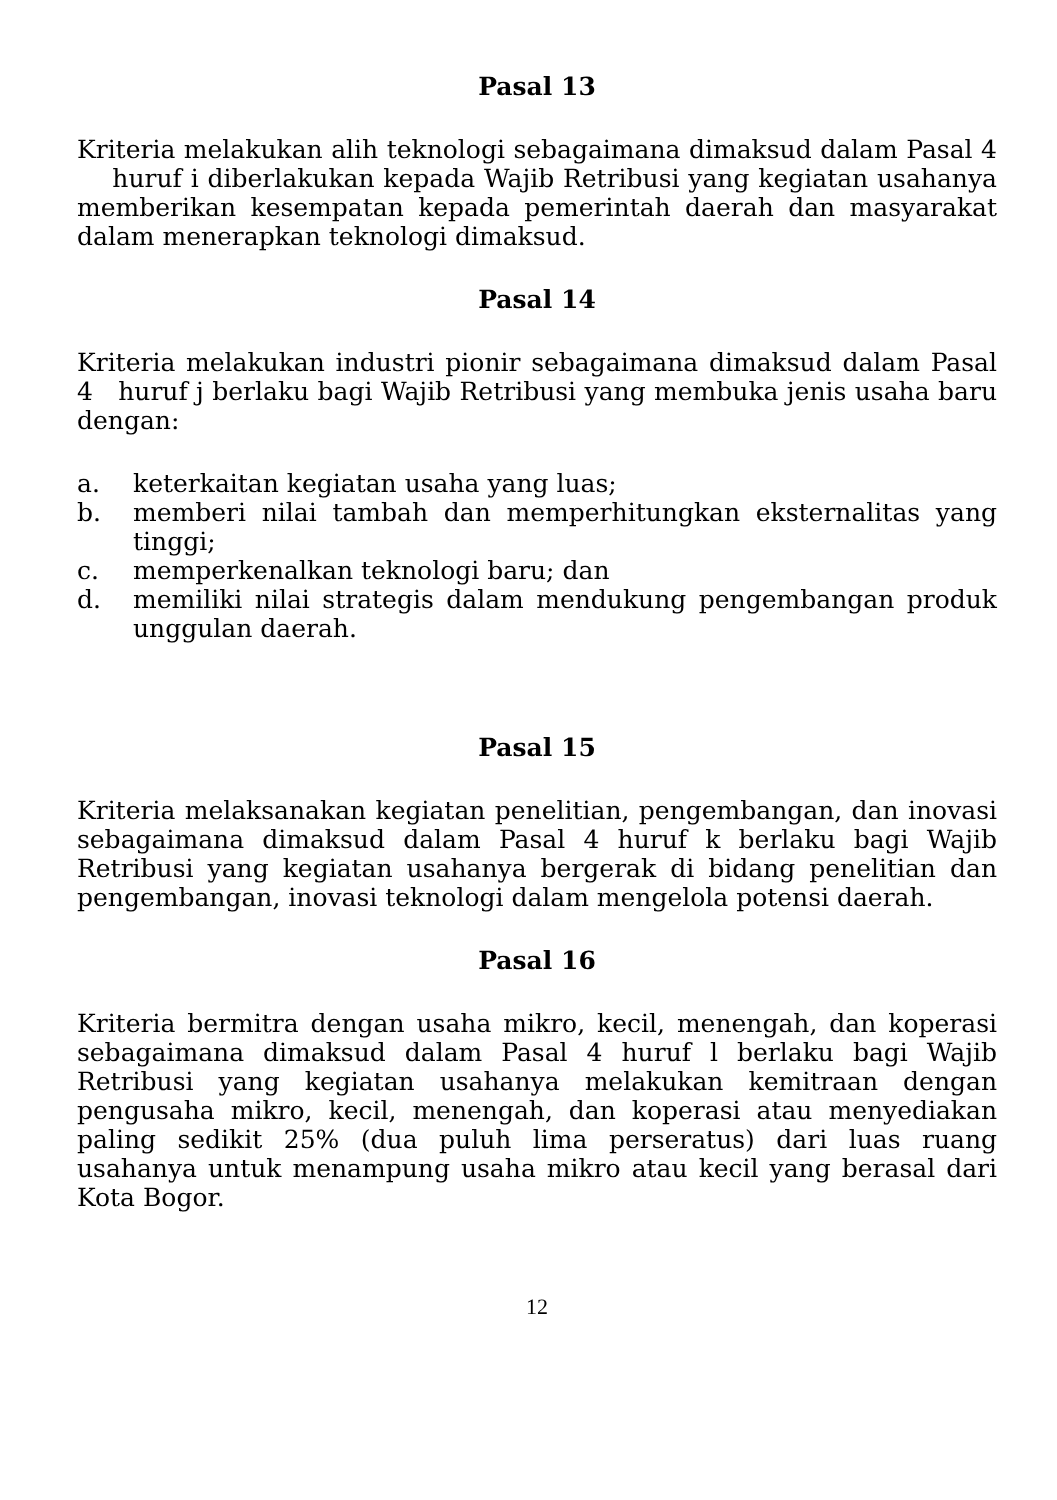Pasal 13
Kriteria melakukan alih teknologi sebagaimana dimaksud dalam Pasal 4 huruf i diberlakukan kepada Wajib Retribusi yang kegiatan usahanya memberikan kesempatan kepada pemerintah daerah dan masyarakat dalam menerapkan teknologi dimaksud.
Pasal 14
Kriteria melakukan industri pionir sebagaimana dimaksud dalam Pasal 4 huruf j berlaku bagi Wajib Retribusi yang membuka jenis usaha baru dengan:
a. keterkaitan kegiatan usaha yang luas;
b. memberi nilai tambah dan memperhitungkan eksternalitas yang tinggi;
c. memperkenalkan teknologi baru; dan
d. memiliki nilai strategis dalam mendukung pengembangan produk unggulan daerah.
Pasal 15
Kriteria melaksanakan kegiatan penelitian, pengembangan, dan inovasi sebagaimana dimaksud dalam Pasal 4 huruf k berlaku bagi Wajib Retribusi yang kegiatan usahanya bergerak di bidang penelitian dan pengembangan, inovasi teknologi dalam mengelola potensi daerah.
Pasal 16
Kriteria bermitra dengan usaha mikro, kecil, menengah, dan koperasi sebagaimana dimaksud dalam Pasal 4 huruf l berlaku bagi Wajib Retribusi yang kegiatan usahanya melakukan kemitraan dengan pengusaha mikro, kecil, menengah, dan koperasi atau menyediakan paling sedikit 25% (dua puluh lima perseratus) dari luas ruang usahanya untuk menampung usaha mikro atau kecil yang berasal dari Kota Bogor.
12